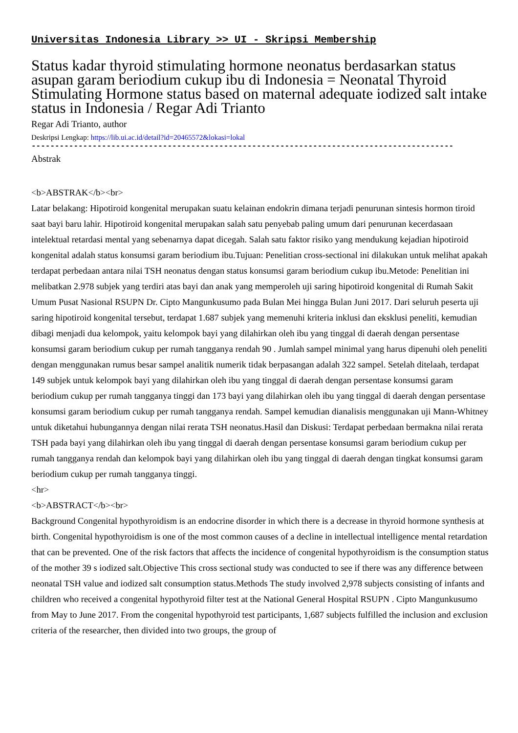Universitas Indonesia Library >> UI - Skripsi Membership
Status kadar thyroid stimulating hormone neonatus berdasarkan status asupan garam beriodium cukup ibu di Indonesia = Neonatal Thyroid Stimulating Hormone status based on maternal adequate iodized salt intake status in Indonesia / Regar Adi Trianto
Regar Adi Trianto, author
Deskripsi Lengkap: https://lib.ui.ac.id/detail?id=20465572&lokasi=lokal
------------------------------------------------------------------------------------------
Abstrak
<b>ABSTRAK</b><br>
Latar belakang: Hipotiroid kongenital merupakan suatu kelainan endokrin dimana terjadi penurunan sintesis hormon tiroid saat bayi baru lahir. Hipotiroid kongenital merupakan salah satu penyebab paling umum dari penurunan kecerdasaan intelektual retardasi mental yang sebenarnya dapat dicegah. Salah satu faktor risiko yang mendukung kejadian hipotiroid kongenital adalah status konsumsi garam beriodium ibu.Tujuan: Penelitian cross-sectional ini dilakukan untuk melihat apakah terdapat perbedaan antara nilai TSH neonatus dengan status konsumsi garam beriodium cukup ibu.Metode: Penelitian ini melibatkan 2.978 subjek yang terdiri atas bayi dan anak yang memperoleh uji saring hipotiroid kongenital di Rumah Sakit Umum Pusat Nasional RSUPN Dr. Cipto Mangunkusumo pada Bulan Mei hingga Bulan Juni 2017. Dari seluruh peserta uji saring hipotiroid kongenital tersebut, terdapat 1.687 subjek yang memenuhi kriteria inklusi dan eksklusi peneliti, kemudian dibagi menjadi dua kelompok, yaitu kelompok bayi yang dilahirkan oleh ibu yang tinggal di daerah dengan persentase konsumsi garam beriodium cukup per rumah tangganya rendah 90 . Jumlah sampel minimal yang harus dipenuhi oleh peneliti dengan menggunakan rumus besar sampel analitik numerik tidak berpasangan adalah 322 sampel. Setelah ditelaah, terdapat 149 subjek untuk kelompok bayi yang dilahirkan oleh ibu yang tinggal di daerah dengan persentase konsumsi garam beriodium cukup per rumah tangganya tinggi dan 173 bayi yang dilahirkan oleh ibu yang tinggal di daerah dengan persentase konsumsi garam beriodium cukup per rumah tangganya rendah. Sampel kemudian dianalisis menggunakan uji Mann-Whitney untuk diketahui hubungannya dengan nilai rerata TSH neonatus.Hasil dan Diskusi: Terdapat perbedaan bermakna nilai rerata TSH pada bayi yang dilahirkan oleh ibu yang tinggal di daerah dengan persentase konsumsi garam beriodium cukup per rumah tangganya rendah dan kelompok bayi yang dilahirkan oleh ibu yang tinggal di daerah dengan tingkat konsumsi garam beriodium cukup per rumah tangganya tinggi.
<hr>
<b>ABSTRACT</b><br>
Background Congenital hypothyroidism is an endocrine disorder in which there is a decrease in thyroid hormone synthesis at birth. Congenital hypothyroidism is one of the most common causes of a decline in intellectual intelligence mental retardation that can be prevented. One of the risk factors that affects the incidence of congenital hypothyroidism is the consumption status of the mother 39 s iodized salt.Objective This cross sectional study was conducted to see if there was any difference between neonatal TSH value and iodized salt consumption status.Methods The study involved 2,978 subjects consisting of infants and children who received a congenital hypothyroid filter test at the National General Hospital RSUPN . Cipto Mangunkusumo from May to June 2017. From the congenital hypothyroid test participants, 1,687 subjects fulfilled the inclusion and exclusion criteria of the researcher, then divided into two groups, the group of